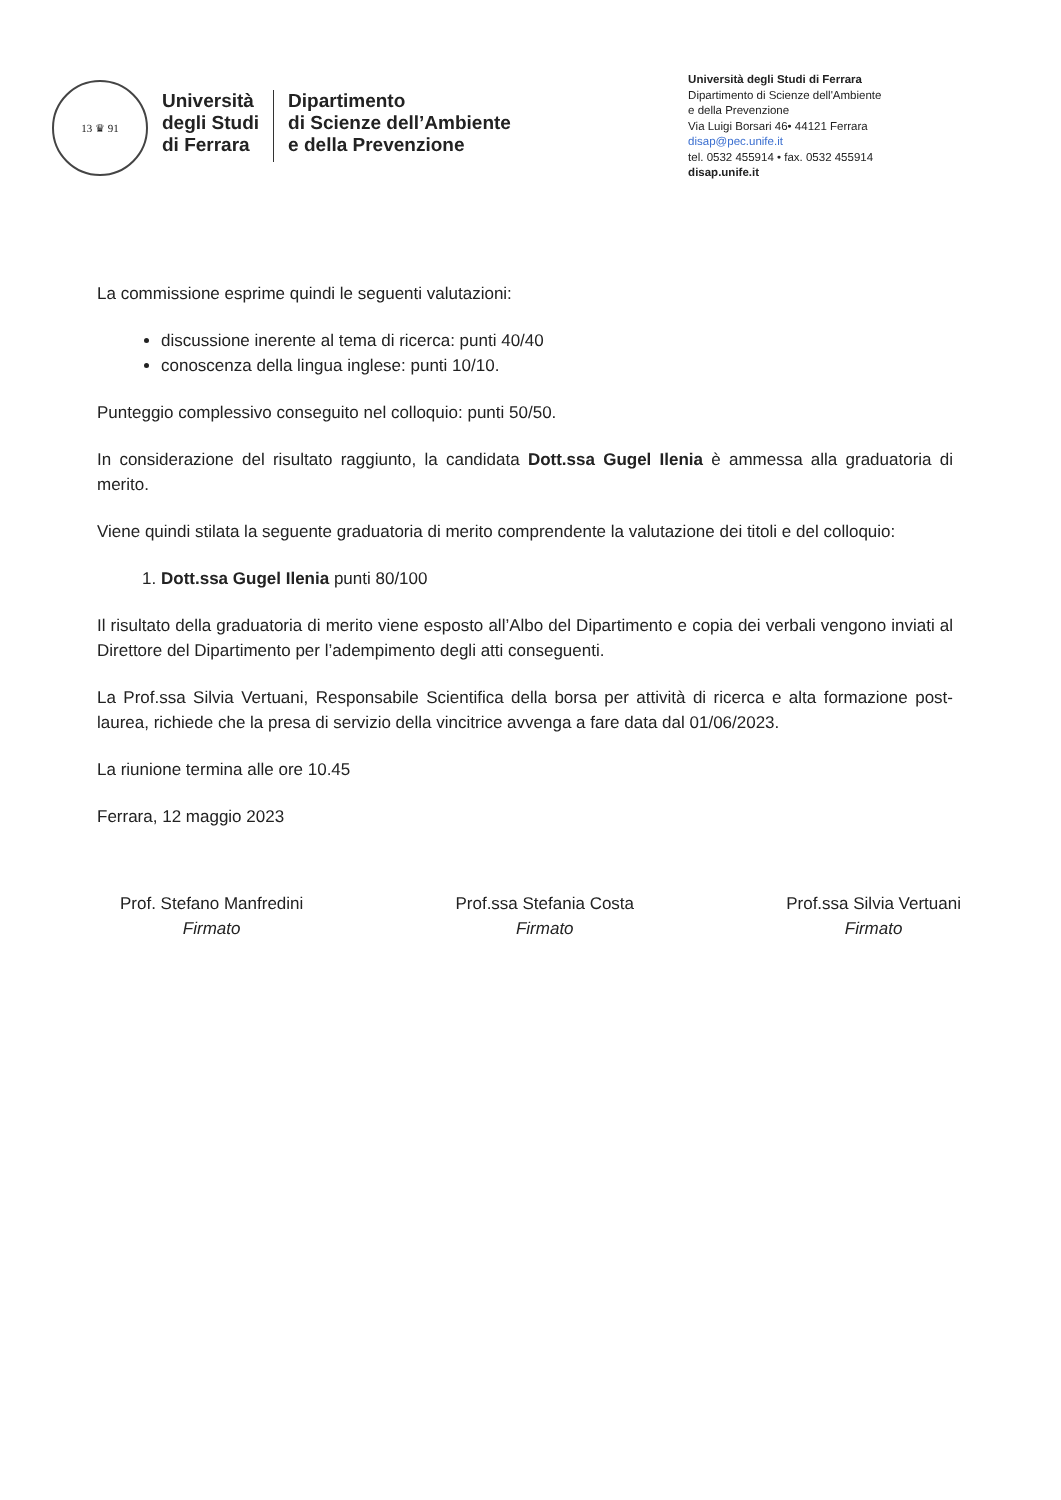13 ♛ 91
Università
degli Studi
di Ferrara
Dipartimento
di Scienze dell’Ambiente
e della Prevenzione
Università degli Studi di Ferrara
Dipartimento di Scienze dell'Ambiente
e della Prevenzione
Via Luigi Borsari 46• 44121 Ferrara
disap@pec.unife.it
tel. 0532 455914 • fax. 0532 455914
disap.unife.it
La commissione esprime quindi le seguenti valutazioni:
discussione inerente al tema di ricerca: punti 40/40
conoscenza della lingua inglese: punti 10/10.
Punteggio complessivo conseguito nel colloquio: punti 50/50.
In considerazione del risultato raggiunto, la candidata Dott.ssa Gugel Ilenia è ammessa alla graduatoria di merito.
Viene quindi stilata la seguente graduatoria di merito comprendente la valutazione dei titoli e del colloquio:
1. Dott.ssa Gugel Ilenia punti 80/100
Il risultato della graduatoria di merito viene esposto all’Albo del Dipartimento e copia dei verbali vengono inviati al Direttore del Dipartimento per l’adempimento degli atti conseguenti.
La Prof.ssa Silvia Vertuani, Responsabile Scientifica della borsa per attività di ricerca e alta formazione post-laurea, richiede che la presa di servizio della vincitrice avvenga a fare data dal 01/06/2023.
La riunione termina alle ore 10.45
Ferrara, 12 maggio 2023
Prof. Stefano Manfredini
Firmato
Prof.ssa Stefania Costa
Firmato
Prof.ssa Silvia Vertuani
Firmato